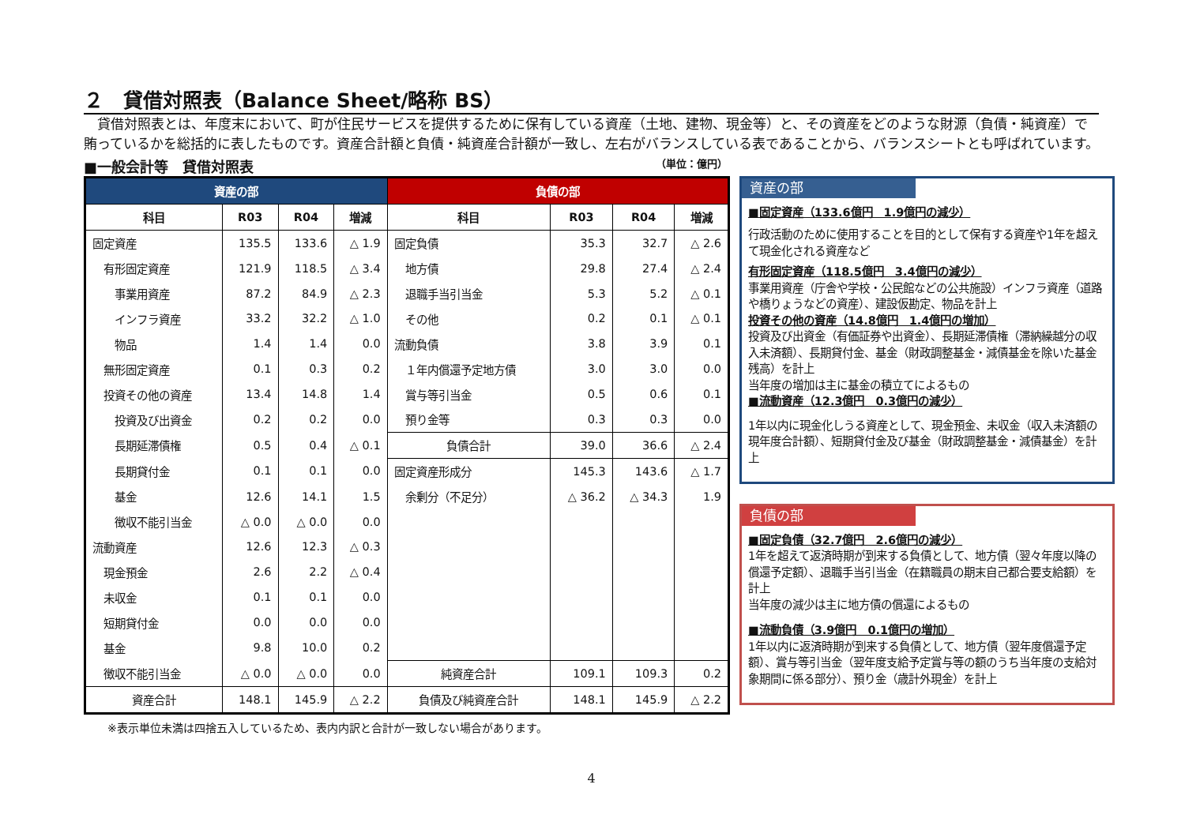２　貸借対照表（Balance Sheet/略称 BS）
　貸借対照表とは、年度末において、町が住民サービスを提供するために保有している資産（土地、建物、現金等）と、その資産をどのような財源（負債・純資産）で賄っているかを総括的に表したものです。資産合計額と負債・純資産合計額が一致し、左右がバランスしている表であることから、バランスシートとも呼ばれています。
■一般会計等　貸借対照表 （単位：億円）
| 資産の部 | | | | 負債の部 | | | |
| --- | --- | --- | --- | --- | --- | --- | --- |
| 科目 | R03 | R04 | 増減 | 科目 | R03 | R04 | 増減 |
| 固定資産 | 135.5 | 133.6 | △ 1.9 | 固定負債 | 35.3 | 32.7 | △ 2.6 |
| 有形固定資産 | 121.9 | 118.5 | △ 3.4 | 地方債 | 29.8 | 27.4 | △ 2.4 |
| 事業用資産 | 87.2 | 84.9 | △ 2.3 | 退職手当引当金 | 5.3 | 5.2 | △ 0.1 |
| インフラ資産 | 33.2 | 32.2 | △ 1.0 | その他 | 0.2 | 0.1 | △ 0.1 |
| 物品 | 1.4 | 1.4 | 0.0 | 流動負債 | 3.8 | 3.9 | 0.1 |
| 無形固定資産 | 0.1 | 0.3 | 0.2 | １年内償還予定地方債 | 3.0 | 3.0 | 0.0 |
| 投資その他の資産 | 13.4 | 14.8 | 1.4 | 賞与等引当金 | 0.5 | 0.6 | 0.1 |
| 投資及び出資金 | 0.2 | 0.2 | 0.0 | 預り金等 | 0.3 | 0.3 | 0.0 |
| 長期延滞債権 | 0.5 | 0.4 | △ 0.1 | 負債合計 | 39.0 | 36.6 | △ 2.4 |
| 長期貸付金 | 0.1 | 0.1 | 0.0 | 固定資産形成分 | 145.3 | 143.6 | △ 1.7 |
| 基金 | 12.6 | 14.1 | 1.5 | 余剰分（不足分） | △ 36.2 | △ 34.3 | 1.9 |
| 徴収不能引当金 | △ 0.0 | △ 0.0 | 0.0 | | | | |
| 流動資産 | 12.6 | 12.3 | △ 0.3 | | | | |
| 現金預金 | 2.6 | 2.2 | △ 0.4 | | | | |
| 未収金 | 0.1 | 0.1 | 0.0 | | | | |
| 短期貸付金 | 0.0 | 0.0 | 0.0 | | | | |
| 基金 | 9.8 | 10.0 | 0.2 | | | | |
| 徴収不能引当金 | △ 0.0 | △ 0.0 | 0.0 | 純資産合計 | 109.1 | 109.3 | 0.2 |
| 資産合計 | 148.1 | 145.9 | △ 2.2 | 負債及び純資産合計 | 148.1 | 145.9 | △ 2.2 |
※表示単位未満は四捨五入しているため、表内内訳と合計が一致しない場合があります。
資産の部
■固定資産（133.6億円　1.9億円の減少）
行政活動のために使用することを目的として保有する資産や1年を超えて現金化される資産など
有形固定資産（118.5億円　3.4億円の減少）
事業用資産（庁舎や学校・公民館などの公共施設）インフラ資産（道路や橋りょうなどの資産）、建設仮勘定、物品を計上
投資その他の資産（14.8億円　1.4億円の増加）
投資及び出資金（有価証券や出資金）、長期延滞債権（滞納繰越分の収入未済額）、長期貸付金、基金（財政調整基金・減債基金を除いた基金残高）を計上
当年度の増加は主に基金の積立てによるもの
■流動資産（12.3億円　0.3億円の減少）
1年以内に現金化しうる資産として、現金預金、未収金（収入未済額の現年度合計額）、短期貸付金及び基金（財政調整基金・減債基金）を計上
負債の部
■固定負債（32.7億円　2.6億円の減少）
1年を超えて返済時期が到来する負債として、地方債（翌々年度以降の償還予定額）、退職手当引当金（在籍職員の期末自己都合要支給額）を計上
当年度の減少は主に地方債の償還によるもの
■流動負債（3.9億円　0.1億円の増加）
1年以内に返済時期が到来する負債として、地方債（翌年度償還予定額）、賞与等引当金（翌年度支給予定賞与等の額のうち当年度の支給対象期間に係る部分）、預り金（歳計外現金）を計上
4